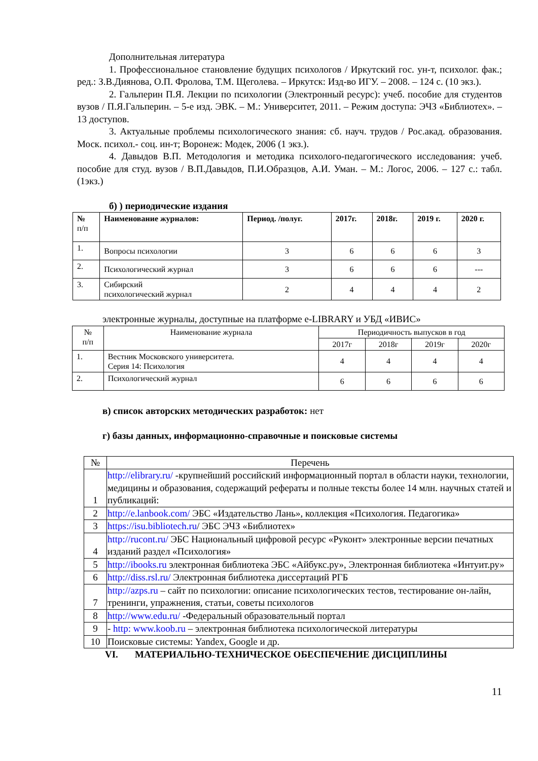Дополнительная литература
1. Профессиональное становление будущих психологов / Иркутский гос. ун-т, психолог. фак.; ред.: З.В.Диянова, О.П. Фролова, Т.М. Щеголева. – Иркутск: Изд-во ИГУ. – 2008. – 124 с. (10 экз.).
2. Гальперин П.Я. Лекции по психологии (Электронный ресурс): учеб. пособие для студентов вузов / П.Я.Гальперин. – 5-е изд. ЭВК. – М.: Университет, 2011. – Режим доступа: ЭЧЗ «Библиотех». – 13 доступов.
3. Актуальные проблемы психологического знания: сб. науч. трудов / Рос.акад. образования. Моск. психол.- соц. ин-т; Воронеж: Модек, 2006 (1 экз.).
4. Давыдов В.П. Методология и методика психолого-педагогического исследования: учеб. пособие для студ. вузов / В.П.Давыдов, П.И.Образцов, А.И. Уман. – М.: Логос, 2006. – 127 с.: табл. (1экз.)
б) ) периодические издания
| № п/п | Наименование журналов: | Период. /полуг. | 2017г. | 2018г. | 2019 г. | 2020 г. |
| --- | --- | --- | --- | --- | --- | --- |
| 1. | Вопросы психологии | 3 | 6 | 6 | 6 | 3 |
| 2. | Психологический журнал | 3 | 6 | 6 | 6 | --- |
| 3. | Сибирский психологический журнал | 2 | 4 | 4 | 4 | 2 |
электронные журналы, доступные на платформе e-LIBRARY и УБД «ИВИС»
| № п/п | Наименование журнала | Периодичность выпусков в год | | | |
| | | 2017г | 2018г | 2019г | 2020г |
| 1. | Вестник Московского университета. Серия 14: Психология | 4 | 4 | 4 | 4 |
| 2. | Психологический журнал | 6 | 6 | 6 | 6 |
в) список авторских методических разработок: нет
г) базы данных, информационно-справочные и поисковые системы
| № | Перечень |
| 1 | http://elibrary.ru/ -крупнейший российский информационный портал в области науки, технологии, медицины и образования, содержащий рефераты и полные тексты более 14 млн. научных статей и публикаций: |
| 2 | http://e.lanbook.com/ ЭБС «Издательство Лань», коллекция «Психология. Педагогика» |
| 3 | https://isu.bibliotech.ru / ЭБС ЭЧЗ «Библиотех» |
| 4 | http://rucont.ru/ ЭБС Национальный цифровой ресурс «Руконт» электронные версии печатных изданий раздел «Психология» |
| 5 | http://ibooks.ru электронная библиотека ЭБС «Айбукс.ру», Электронная библиотека «Интуит.ру» |
| 6 | http://diss.rsl.ru/ Электронная библиотека диссертаций РГБ |
| 7 | http://azps.ru – сайт по психологии: описание психологических тестов, тестирование он-лайн, тренинги, упражнения, статьи, советы психологов |
| 8 | http://www.edu.ru/ -Федеральный образовательный портал |
| 9 | - http: www.koob.ru – электронная библиотека психологической литературы |
| 10 | Поисковые системы: Yandex, Google и др. |
VI. МАТЕРИАЛЬНО-ТЕХНИЧЕСКОЕ ОБЕСПЕЧЕНИЕ ДИСЦИПЛИНЫ
11